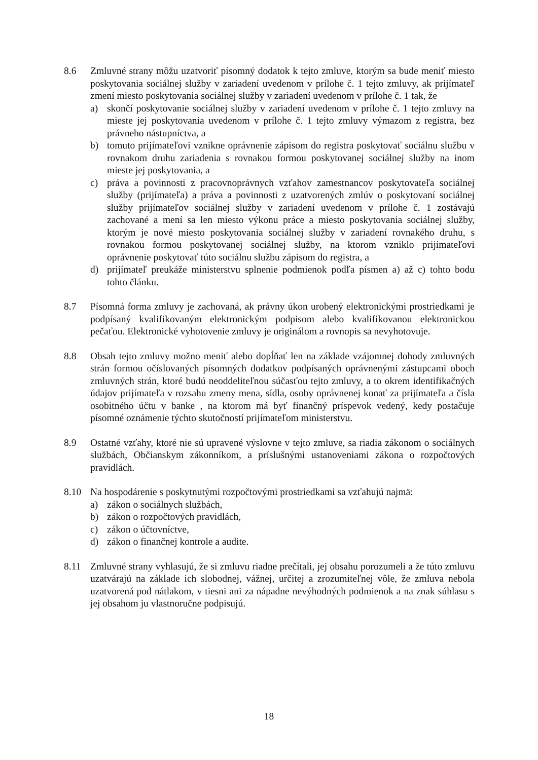8.6 Zmluvné strany môžu uzatvoriť písomný dodatok k tejto zmluve, ktorým sa bude meniť miesto poskytovania sociálnej služby v zariadení uvedenom v prílohe č. 1 tejto zmluvy, ak prijímateľ zmení miesto poskytovania sociálnej služby v zariadení uvedenom v prílohe č. 1 tak, že
a) skončí poskytovanie sociálnej služby v zariadení uvedenom v prílohe č. 1 tejto zmluvy na mieste jej poskytovania uvedenom v prílohe č. 1 tejto zmluvy výmazom z registra, bez právneho nástupníctva, a
b) tomuto prijímateľovi vznikne oprávnenie zápisom do registra poskytovať sociálnu službu v rovnakom druhu zariadenia s rovnakou formou poskytovanej sociálnej služby na inom mieste jej poskytovania, a
c) práva a povinnosti z pracovnoprávnych vzťahov zamestnancov poskytovateľa sociálnej služby (prijímateľa) a práva a povinnosti z uzatvorených zmlúv o poskytovaní sociálnej služby prijímateľov sociálnej služby v zariadení uvedenom v prílohe č. 1 zostávajú zachované a mení sa len miesto výkonu práce a miesto poskytovania sociálnej služby, ktorým je nové miesto poskytovania sociálnej služby v zariadení rovnakého druhu, s rovnakou formou poskytovanej sociálnej služby, na ktorom vzniklo prijímateľovi oprávnenie poskytovať túto sociálnu službu zápisom do registra, a
d) prijímateľ preukáže ministerstvu splnenie podmienok podľa písmen a) až c) tohto bodu tohto článku.
8.7 Písomná forma zmluvy je zachovaná, ak právny úkon urobený elektronickými prostriedkami je podpísaný kvalifikovaným elektronickým podpisom alebo kvalifikovanou elektronickou pečaťou. Elektronické vyhotovenie zmluvy je originálom a rovnopis sa nevyhotovuje.
8.8 Obsah tejto zmluvy možno meniť alebo dopĺňať len na základe vzájomnej dohody zmluvných strán formou očíslovaných písomných dodatkov podpísaných oprávnenými zástupcami oboch zmluvných strán, ktoré budú neoddeliteľnou súčasťou tejto zmluvy, a to okrem identifikačných údajov prijímateľa v rozsahu zmeny mena, sídla, osoby oprávnenej konať za prijímateľa a čísla osobitného účtu v banke , na ktorom má byť finančný príspevok vedený, kedy postačuje písomné oznámenie týchto skutočností prijímateľom ministerstvu.
8.9 Ostatné vzťahy, ktoré nie sú upravené výslovne v tejto zmluve, sa riadia zákonom o sociálnych službách, Občianskym zákonníkom, a príslušnými ustanoveniami zákona o rozpočtových pravidlách.
8.10 Na hospodárenie s poskytnutými rozpočtovými prostriedkami sa vzťahujú najmä:
a) zákon o sociálnych službách,
b) zákon o rozpočtových pravidlách,
c) zákon o účtovníctve,
d) zákon o finančnej kontrole a audite.
8.11 Zmluvné strany vyhlasujú, že si zmluvu riadne prečítali, jej obsahu porozumeli a že túto zmluvu uzatvárajú na základe ich slobodnej, vážnej, určitej a zrozumiteľnej vôle, že zmluva nebola uzatvorená pod nátlakom, v tiesni ani za nápadne nevýhodných podmienok a na znak súhlasu s jej obsahom ju vlastnoručne podpisujú.
18